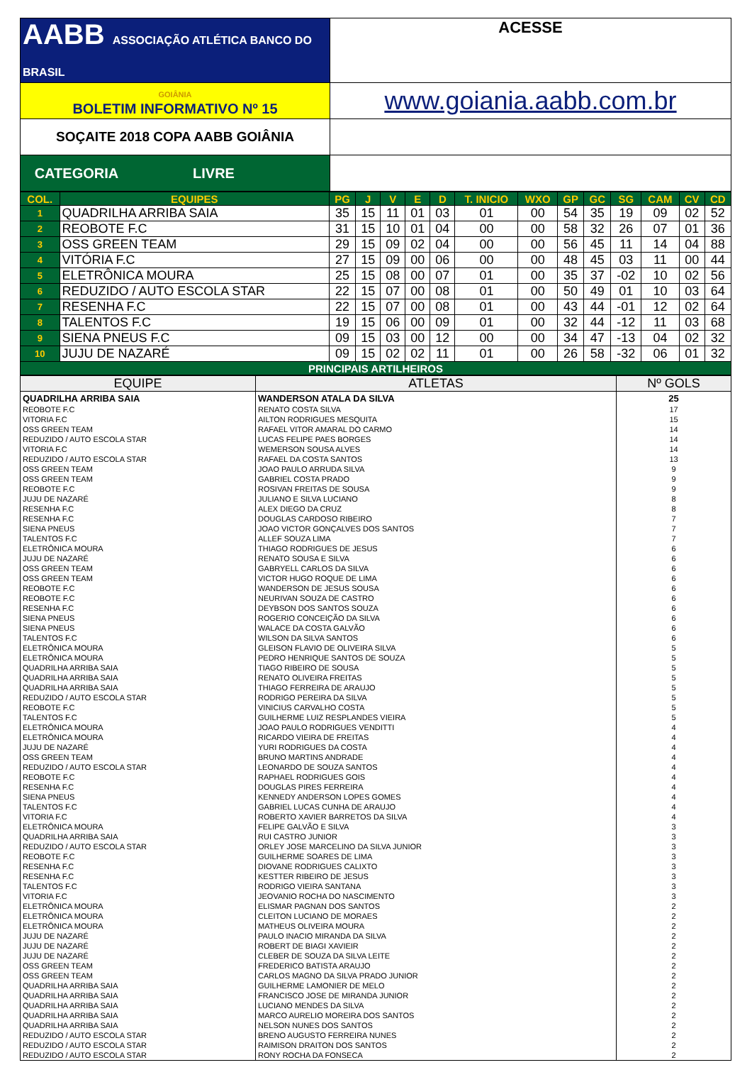| AABB ASSOCIAÇÃO ATLÉTICA BANCO DO BRASIL | ACESSE |
| GOIÂNIA BOLETIM INFORMATIVO Nº 15 | www.goiania.aabb.com.br |
| SOÇAITE 2018 COPA AABB GOIÂNIA | |
| CATEGORIA LIVRE | |
| COL. | EQUIPES | PG | J | V | E | D | T. INICIO | WXO | GP | GC | SG | CAM | CV | CD |
| --- | --- | --- | --- | --- | --- | --- | --- | --- | --- | --- | --- | --- | --- | --- |
| 1 | QUADRILHA ARRIBA SAIA | 35 | 15 | 11 | 01 | 03 | 01 | 00 | 54 | 35 | 19 | 09 | 02 | 52 |
| 2 | REOBOTE F.C | 31 | 15 | 10 | 01 | 04 | 00 | 00 | 58 | 32 | 26 | 07 | 01 | 36 |
| 3 | OSS GREEN TEAM | 29 | 15 | 09 | 02 | 04 | 00 | 00 | 56 | 45 | 11 | 14 | 04 | 88 |
| 4 | VITÓRIA F.C | 27 | 15 | 09 | 00 | 06 | 00 | 00 | 48 | 45 | 03 | 11 | 00 | 44 |
| 5 | ELETRÔNICA MOURA | 25 | 15 | 08 | 00 | 07 | 01 | 00 | 35 | 37 | -02 | 10 | 02 | 56 |
| 6 | REDUZIDO / AUTO ESCOLA STAR | 22 | 15 | 07 | 00 | 08 | 01 | 00 | 50 | 49 | 01 | 10 | 03 | 64 |
| 7 | RESENHA F.C | 22 | 15 | 07 | 00 | 08 | 01 | 00 | 43 | 44 | -01 | 12 | 02 | 64 |
| 8 | TALENTOS F.C | 19 | 15 | 06 | 00 | 09 | 01 | 00 | 32 | 44 | -12 | 11 | 03 | 68 |
| 9 | SIENA PNEUS F.C | 09 | 15 | 03 | 00 | 12 | 00 | 00 | 34 | 47 | -13 | 04 | 02 | 32 |
| 10 | JUJU DE NAZARÉ | 09 | 15 | 02 | 02 | 11 | 01 | 00 | 26 | 58 | -32 | 06 | 01 | 32 |
| PRINCIPAIS ARTILHEIROS | | | | | | | | | | | | | | |
| EQUIPE | ATLETAS | Nº GOLS |
| QUADRILHA ARRIBA SAIA | WANDERSON ATALA DA SILVA | 25 |
| REOBOTE F.C | RENATO COSTA SILVA | 17 |
| VITORIA F.C | AILTON RODRIGUES MESQUITA | 15 |
| OSS GREEN TEAM | RAFAEL VITOR AMARAL DO CARMO | 14 |
| REDUZIDO / AUTO ESCOLA STAR | LUCAS FELIPE PAES BORGES | 14 |
| VITORIA F.C | WEMERSON SOUSA ALVES | 14 |
| REDUZIDO / AUTO ESCOLA STAR | RAFAEL DA COSTA SANTOS | 13 |
| OSS GREEN TEAM | JOAO PAULO ARRUDA SILVA | 9 |
| OSS GREEN TEAM | GABRIEL COSTA PRADO | 9 |
| REOBOTE F.C | ROSIVAN FREITAS DE SOUSA | 9 |
| JUJU DE NAZARÉ | JULIANO E SILVA LUCIANO | 8 |
| RESENHA F.C | ALEX DIEGO DA CRUZ | 8 |
| RESENHA F.C | DOUGLAS CARDOSO RIBEIRO | 7 |
| SIENA PNEUS | JOAO VICTOR GONÇALVES DOS SANTOS | 7 |
| TALENTOS F.C | ALLEF SOUZA LIMA | 7 |
| ELETRÔNICA MOURA | THIAGO RODRIGUES DE JESUS | 6 |
| JUJU DE NAZARÉ | RENATO SOUSA E SILVA | 6 |
| OSS GREEN TEAM | GABRYELL CARLOS DA SILVA | 6 |
| OSS GREEN TEAM | VICTOR HUGO ROQUE DE LIMA | 6 |
| REOBOTE F.C | WANDERSON DE JESUS SOUSA | 6 |
| REOBOTE F.C | NEURIVAN SOUZA DE CASTRO | 6 |
| RESENHA F.C | DEYBSON DOS SANTOS SOUZA | 6 |
| SIENA PNEUS | ROGERIO CONCEIÇÃO DA SILVA | 6 |
| SIENA PNEUS | WALACE DA COSTA GALVÃO | 6 |
| TALENTOS F.C | WILSON DA SILVA SANTOS | 6 |
| ELETRÔNICA MOURA | GLEISON FLAVIO DE OLIVEIRA SILVA | 5 |
| ELETRÔNICA MOURA | PEDRO HENRIQUE SANTOS DE SOUZA | 5 |
| QUADRILHA ARRIBA SAIA | TIAGO RIBEIRO DE SOUSA | 5 |
| QUADRILHA ARRIBA SAIA | RENATO OLIVEIRA FREITAS | 5 |
| QUADRILHA ARRIBA SAIA | THIAGO FERREIRA DE ARAUJO | 5 |
| REDUZIDO / AUTO ESCOLA STAR | RODRIGO PEREIRA DA SILVA | 5 |
| REOBOTE F.C | VINICIUS CARVALHO COSTA | 5 |
| TALENTOS F.C | GUILHERME LUIZ RESPLANDES VIEIRA | 5 |
| ELETRÔNICA MOURA | JOAO PAULO RODRIGUES VENDITTI | 4 |
| ELETRÔNICA MOURA | RICARDO VIEIRA DE FREITAS | 4 |
| JUJU DE NAZARÉ | YURI RODRIGUES DA COSTA | 4 |
| OSS GREEN TEAM | BRUNO MARTINS ANDRADE | 4 |
| REDUZIDO / AUTO ESCOLA STAR | LEONARDO DE SOUZA SANTOS | 4 |
| REOBOTE F.C | RAPHAEL RODRIGUES GOIS | 4 |
| RESENHA F.C | DOUGLAS PIRES FERREIRA | 4 |
| SIENA PNEUS | KENNEDY ANDERSON LOPES GOMES | 4 |
| TALENTOS F.C | GABRIEL LUCAS CUNHA DE ARAUJO | 4 |
| VITORIA F.C | ROBERTO XAVIER BARRETOS DA SILVA | 4 |
| ELETRÔNICA MOURA | FELIPE GALVÃO E SILVA | 3 |
| QUADRILHA ARRIBA SAIA | RUI CASTRO JUNIOR | 3 |
| REDUZIDO / AUTO ESCOLA STAR | ORLEY JOSE MARCELINO DA SILVA JUNIOR | 3 |
| REOBOTE F.C | GUILHERME SOARES DE LIMA | 3 |
| RESENHA F.C | DIOVANE RODRIGUES CALIXTO | 3 |
| RESENHA F.C | KESTTER RIBEIRO DE JESUS | 3 |
| TALENTOS F.C | RODRIGO VIEIRA SANTANA | 3 |
| VITORIA F.C | JEOVANIO ROCHA DO NASCIMENTO | 3 |
| ELETRÔNICA MOURA | ELISMAR PAGNAN DOS SANTOS | 2 |
| ELETRÔNICA MOURA | CLEITON LUCIANO DE MORAES | 2 |
| ELETRÔNICA MOURA | MATHEUS OLIVEIRA MOURA | 2 |
| JUJU DE NAZARÉ | PAULO INACIO MIRANDA DA SILVA | 2 |
| JUJU DE NAZARÉ | ROBERT DE BIAGI XAVIEIR | 2 |
| JUJU DE NAZARÉ | CLEBER DE SOUZA DA SILVA LEITE | 2 |
| OSS GREEN TEAM | FREDERICO BATISTA ARAUJO | 2 |
| OSS GREEN TEAM | CARLOS MAGNO DA SILVA PRADO JUNIOR | 2 |
| QUADRILHA ARRIBA SAIA | GUILHERME LAMONIER DE MELO | 2 |
| QUADRILHA ARRIBA SAIA | FRANCISCO JOSE DE MIRANDA JUNIOR | 2 |
| QUADRILHA ARRIBA SAIA | LUCIANO MENDES DA SILVA | 2 |
| QUADRILHA ARRIBA SAIA | MARCO AURELIO MOREIRA DOS SANTOS | 2 |
| QUADRILHA ARRIBA SAIA | NELSON NUNES DOS SANTOS | 2 |
| REDUZIDO / AUTO ESCOLA STAR | BRENO AUGUSTO FERREIRA NUNES | 2 |
| REDUZIDO / AUTO ESCOLA STAR | RAIMISON DRAITON DOS SANTOS | 2 |
| REDUZIDO / AUTO ESCOLA STAR | RONY ROCHA DA FONSECA | 2 |